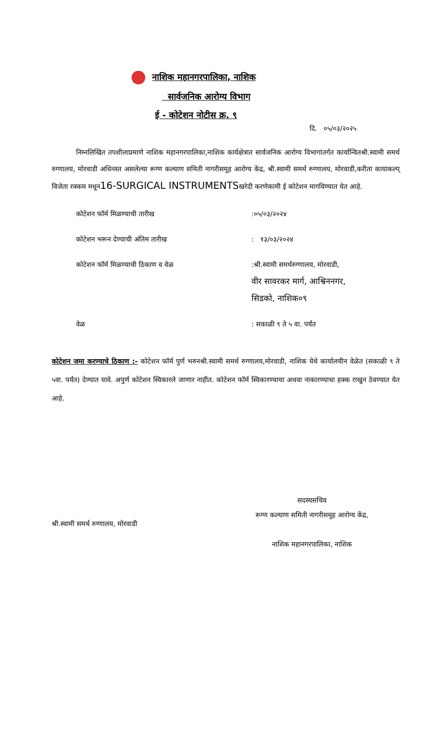नाशिक महानगरपालिका, नाशिक
सार्वजनिक आरोग्य विभाग
ई - कोटेशन नोटीस क्र. ९
दि. ०५/०३/२०२५
निम्नलिखित तपशीलाप्रमाणे नाशिक महानगरपालिका,नाशिक कार्यक्षेत्रात सार्वजनिक आरोग्य विभागांतर्गत कार्यान्वितश्री.स्वामी समर्थ रुग्णालय, मोरवाडी अधिनस्त असलेल्या रूग्ण कल्याण समिती नागरीसमूह आरोग्य केंद्र, श्री.स्वामी समर्थ रुग्णालय, मोरवाडी,करीता कायाकल्प् विजेता रक्कम मधून16-SURGICAL INSTRUMENTSखरेदी करणेकामी ई कोटेशन मागविण्यात येत आहे.
कोटेशन फॉर्म मिळण्याची तारीख:०५/०३/२०२४
कोटेशन भरून देण्याची अंतिम तारीख: १३/०३/२०२४
कोटेशन फॉर्म मिळण्याची ठिकाण व वेळ:श्री.स्वामी समर्थरुग्णालय, मोरवाडी,
वीर सावरकर मार्ग, आश्विननगर,
सिडको, नाशिक०९
वेळ: सकाळी ९ ते ५ वा. पर्यंत
कोटेशन जमा करण्याचे ठिकाण :- कोटेशन फॉर्म पुर्ण भरुनश्री.स्वामी समर्थ रुग्णालय,मोरवाडी, नाशिक येथे कार्यालयीन वेळेत (सकाळी ९ ते ५वा. पर्यंत) देण्यात यावे. अपुर्ण कोटेशन स्विकारले जाणार नाहीत. कोटेशन फॉर्म स्विकारण्याचा अथवा नाकारण्याचा हक्क राखुन ठेवण्यात येत आहे.
सदस्यसचिव
रूग्ण कल्याण समिती नागरीसमूह आरोग्य केंद्र,
नाशिक महानगरपालिका, नाशिक
श्री.स्वामी समर्थ रुग्णालय, मोरवाडी